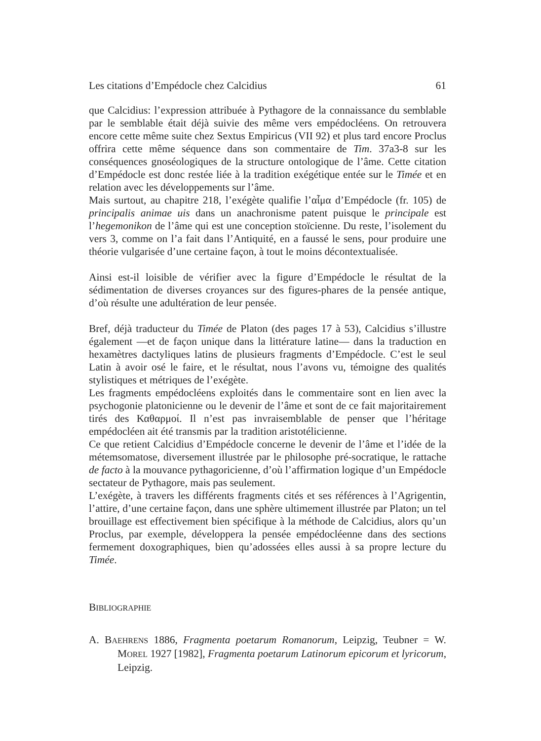Les citations d’Empédocle chez Calcidius 61
que Calcidius: l’expression attribuée à Pythagore de la connaissance du semblable par le semblable était déjà suivie des même vers empédocléens. On retrouvera encore cette même suite chez Sextus Empiricus (VII 92) et plus tard encore Proclus offrira cette même séquence dans son commentaire de Tim. 37a3-8 sur les conséquences gnoséologiques de la structure ontologique de l’âme. Cette citation d’Empédocle est donc restée liée à la tradition exégétique entée sur le Timée et en relation avec les développements sur l’âme.
Mais surtout, au chapitre 218, l’exégète qualifie l’αἷμα d’Empédocle (fr. 105) de principalis animae uis dans un anachronisme patent puisque le principale est l’hegemonikon de l’âme qui est une conception stoïcienne. Du reste, l’isolement du vers 3, comme on l’a fait dans l’Antiquité, en a faussé le sens, pour produire une théorie vulgarisée d’une certaine façon, à tout le moins décontextualisée.
Ainsi est-il loisible de vérifier avec la figure d’Empédocle le résultat de la sédimentation de diverses croyances sur des figures-phares de la pensée antique, d’où résulte une adultération de leur pensée.
Bref, déjà traducteur du Timée de Platon (des pages 17 à 53), Calcidius s’illustre également —et de façon unique dans la littérature latine— dans la traduction en hexamètres dactyliques latins de plusieurs fragments d’Empédocle. C’est le seul Latin à avoir osé le faire, et le résultat, nous l’avons vu, témoigne des qualités stylistiques et métriques de l’exégète.
Les fragments empédocléens exploités dans le commentaire sont en lien avec la psychogonie platonicienne ou le devenir de l’âme et sont de ce fait majoritairement tirés des Καθαρμοί. Il n’est pas invraisemblable de penser que l’héritage empédocléen ait été transmis par la tradition aristotélicienne.
Ce que retient Calcidius d’Empédocle concerne le devenir de l’âme et l’idée de la métemsomatose, diversement illustrée par le philosophe pré-socratique, le rattache de facto à la mouvance pythagoricienne, d’où l’affirmation logique d’un Empédocle sectateur de Pythagore, mais pas seulement.
L’exégète, à travers les différents fragments cités et ses références à l’Agrigentin, l’attire, d’une certaine façon, dans une sphère ultimement illustrée par Platon; un tel brouillage est effectivement bien spécifique à la méthode de Calcidius, alors qu’un Proclus, par exemple, développera la pensée empédocléenne dans des sections fermement doxographiques, bien qu’adossées elles aussi à sa propre lecture du Timée.
BIBLIOGRAPHIE
A. BAEHRENS 1886, Fragmenta poetarum Romanorum, Leipzig, Teubner = W. MOREL 1927 [1982], Fragmenta poetarum Latinorum epicorum et lyricorum, Leipzig.